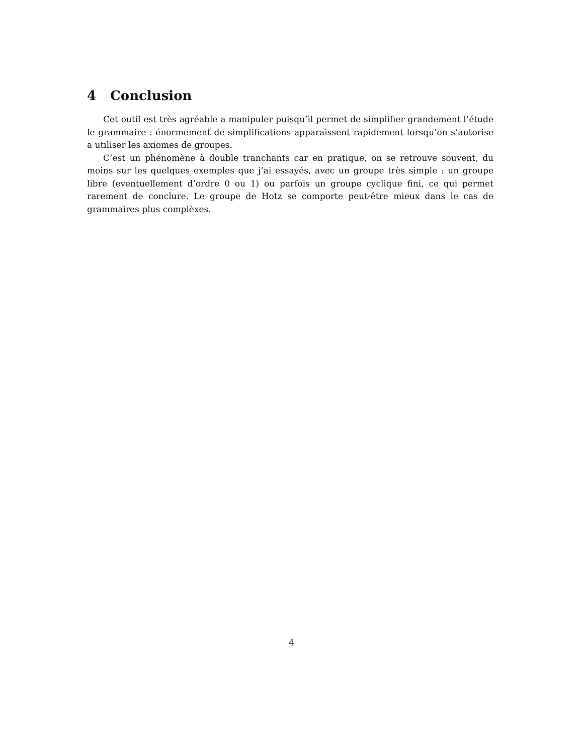4 Conclusion
Cet outil est très agréable a manipuler puisqu’il permet de simplifier grandement l’étude le grammaire : énormement de simplifications apparaissent rapidement lorsqu’on s’autorise a utiliser les axiomes de groupes.
C’est un phénomène à double tranchants car en pratique, on se retrouve souvent, du moins sur les quelques exemples que j’ai essayés, avec un groupe très simple : un groupe libre (eventuellement d’ordre 0 ou 1) ou parfois un groupe cyclique fini, ce qui permet rarement de conclure. Le groupe de Hotz se comporte peut-être mieux dans le cas de grammaires plus complèxes.
4